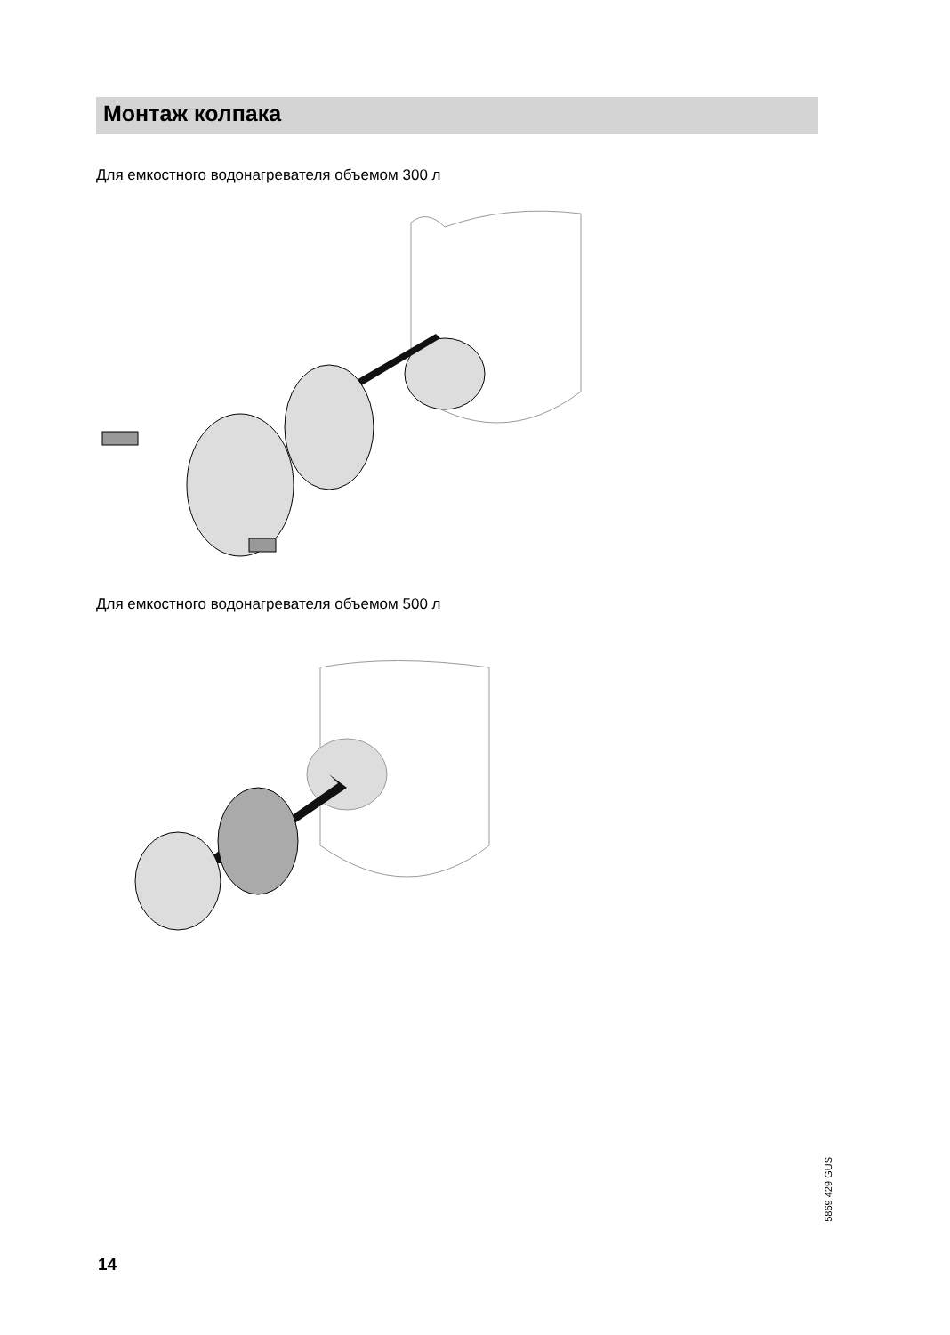Монтаж колпака
Для емкостного водонагревателя объемом 300 л
Для емкостного водонагревателя объемом 500 л
5869 429 GUS
14